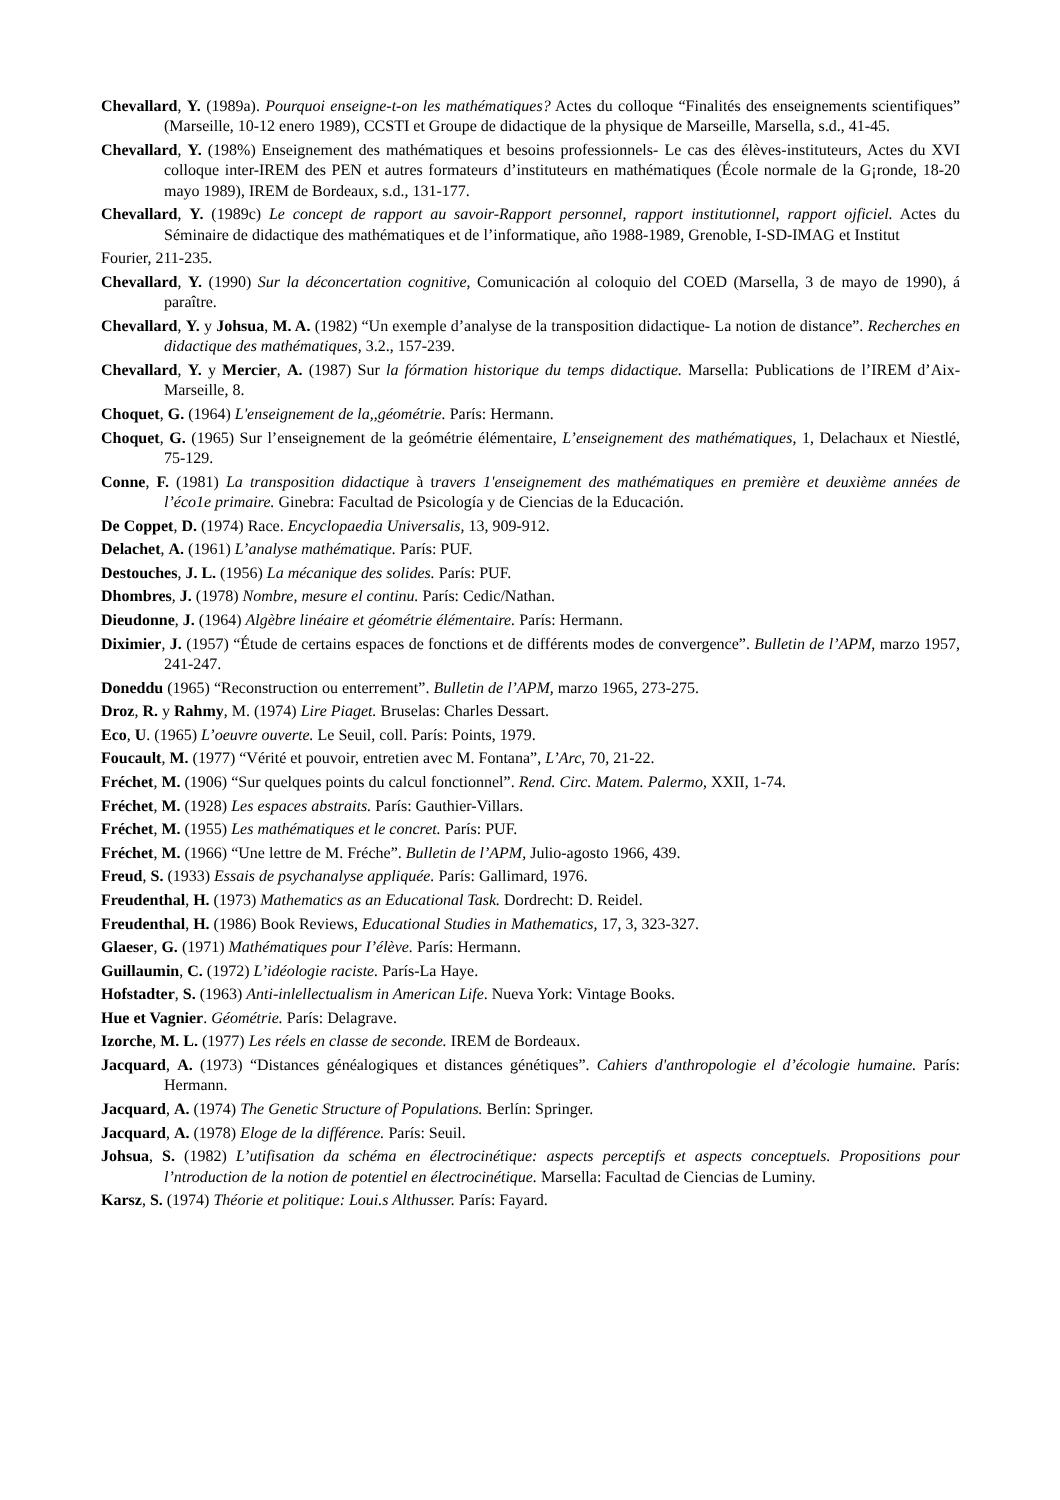Chevallard, Y. (1989a). Pourquoi enseigne-t-on les mathématiques? Actes du colloque “Finalités des enseignements scientifiques” (Marseille, 10-12 enero 1989), CCSTI et Groupe de didactique de la physique de Marseille, Marsella, s.d., 41-45.
Chevallard, Y. (198%) Enseignement des mathématiques et besoins professionnels- Le cas des élèves-instituteurs, Actes du XVI colloque inter-IREM des PEN et autres formateurs d’instituteurs en mathématiques (École normale de la G¡ronde, 18-20 mayo 1989), IREM de Bordeaux, s.d., 131-177.
Chevallard, Y. (1989c) Le concept de rapport au savoir-Rapport personnel, rapport institutionnel, rapport ojficiel. Actes du Séminaire de didactique des mathématiques et de l’informatique, año 1988-1989, Grenoble, I-SD-IMAG et Institut
Fourier, 211-235.
Chevallard, Y. (1990) Sur la déconcertation cognitive, Comunicación al coloquio del COED (Marsella, 3 de mayo de 1990), á paraître.
Chevallard, Y. y Johsua, M. A. (1982) “Un exemple d’analyse de la transposition didactique- La notion de distance”. Recherches en didactique des mathématiques, 3.2., 157-239.
Chevallard, Y. y Mercier, A. (1987) Sur la fórmation historique du temps didactique. Marsella: Publications de l’IREM d’Aix-Marseille, 8.
Choquet, G. (1964) L'enseignement de la,,géométrie. París: Hermann.
Choquet, G. (1965) Sur l’enseignement de la geómétrie élémentaire, L’enseignement des mathématiques, 1, Delachaux et Niestlé, 75-129.
Conne, F. (1981) La transposition didactique à travers 1'enseignement des mathématiques en première et deuxième années de l’éco1e primaire. Ginebra: Facultad de Psicología y de Ciencias de la Educación.
De Coppet, D. (1974) Race. Encyclopaedia Universalis, 13, 909-912.
Delachet, A. (1961) L’analyse mathématique. París: PUF.
Destouches, J. L. (1956) La mécanique des solides. París: PUF.
Dhombres, J. (1978) Nombre, mesure el continu. París: Cedic/Nathan.
Dieudonne, J. (1964) Algèbre linéaire et géométrie élémentaire. París: Hermann.
Diximier, J. (1957) “Étude de certains espaces de fonctions et de différents modes de convergence”. Bulletin de l’APM, marzo 1957, 241-247.
Doneddu (1965) “Reconstruction ou enterrement”. Bulletin de l’APM, marzo 1965, 273-275.
Droz, R. y Rahmy, M. (1974) Lire Piaget. Bruselas: Charles Dessart.
Eco, U. (1965) L’oeuvre ouverte. Le Seuil, coll. París: Points, 1979.
Foucault, M. (1977) “Vérité et pouvoir, entretien avec M. Fontana”, L’Arc, 70, 21-22.
Fréchet, M. (1906) “Sur quelques points du calcul fonctionnel”. Rend. Circ. Matem. Palermo, XXII, 1-74.
Fréchet, M. (1928) Les espaces abstraits. París: Gauthier-Villars.
Fréchet, M. (1955) Les mathématiques et le concret. París: PUF.
Fréchet, M. (1966) “Une lettre de M. Fréche”. Bulletin de l’APM, Julio-agosto 1966, 439.
Freud, S. (1933) Essais de psychanalyse appliquée. París: Gallimard, 1976.
Freudenthal, H. (1973) Mathematics as an Educational Task. Dordrecht: D. Reidel.
Freudenthal, H. (1986) Book Reviews, Educational Studies in Mathematics, 17, 3, 323-327.
Glaeser, G. (1971) Mathématiques pour I’élève. París: Hermann.
Guillaumin, C. (1972) L’idéologie raciste. París-La Haye.
Hofstadter, S. (1963) Anti-inlellectualism in American Life. Nueva York: Vintage Books.
Hue et Vagnier. Géométrie. París: Delagrave.
Izorche, M. L. (1977) Les réels en classe de seconde. IREM de Bordeaux.
Jacquard, A. (1973) “Distances généalogiques et distances génétiques”. Cahiers d'anthropologie el d’écologie humaine. París: Hermann.
Jacquard, A. (1974) The Genetic Structure of Populations. Berlín: Springer.
Jacquard, A. (1978) Eloge de la différence. París: Seuil.
Johsua, S. (1982) L’utifisation da schéma en électrocinétique: aspects perceptifs et aspects conceptuels. Propositions pour l’ntroduction de la notion de potentiel en électrocinétique. Marsella: Facultad de Ciencias de Luminy.
Karsz, S. (1974) Théorie et politique: Loui.s Althusser. París: Fayard.